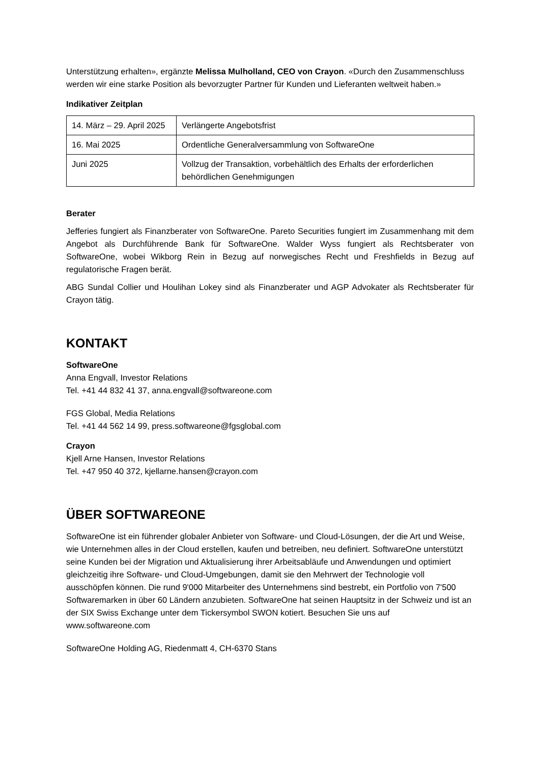Unterstützung erhalten», ergänzte Melissa Mulholland, CEO von Crayon. «Durch den Zusammenschluss werden wir eine starke Position als bevorzugter Partner für Kunden und Lieferanten weltweit haben.»
Indikativer Zeitplan
| 14. März – 29. April 2025 | Verlängerte Angebotsfrist |
| 16. Mai 2025 | Ordentliche Generalversammlung von SoftwareOne |
| Juni 2025 | Vollzug der Transaktion, vorbehältlich des Erhalts der erforderlichen behördlichen Genehmigungen |
Berater
Jefferies fungiert als Finanzberater von SoftwareOne. Pareto Securities fungiert im Zusammenhang mit dem Angebot als Durchführende Bank für SoftwareOne. Walder Wyss fungiert als Rechtsberater von SoftwareOne, wobei Wikborg Rein in Bezug auf norwegisches Recht und Freshfields in Bezug auf regulatorische Fragen berät.
ABG Sundal Collier und Houlihan Lokey sind als Finanzberater und AGP Advokater als Rechtsberater für Crayon tätig.
KONTAKT
SoftwareOne
Anna Engvall, Investor Relations
Tel. +41 44 832 41 37, anna.engvall@softwareone.com
FGS Global, Media Relations
Tel. +41 44 562 14 99, press.softwareone@fgsglobal.com
Crayon
Kjell Arne Hansen, Investor Relations
Tel. +47 950 40 372, kjellarne.hansen@crayon.com
ÜBER SOFTWAREONE
SoftwareOne ist ein führender globaler Anbieter von Software- und Cloud-Lösungen, der die Art und Weise, wie Unternehmen alles in der Cloud erstellen, kaufen und betreiben, neu definiert. SoftwareOne unterstützt seine Kunden bei der Migration und Aktualisierung ihrer Arbeitsabläufe und Anwendungen und optimiert gleichzeitig ihre Software- und Cloud-Umgebungen, damit sie den Mehrwert der Technologie voll ausschöpfen können. Die rund 9'000 Mitarbeiter des Unternehmens sind bestrebt, ein Portfolio von 7'500 Softwaremarken in über 60 Ländern anzubieten. SoftwareOne hat seinen Hauptsitz in der Schweiz und ist an der SIX Swiss Exchange unter dem Tickersymbol SWON kotiert. Besuchen Sie uns auf www.softwareone.com
SoftwareOne Holding AG, Riedenmatt 4, CH-6370 Stans